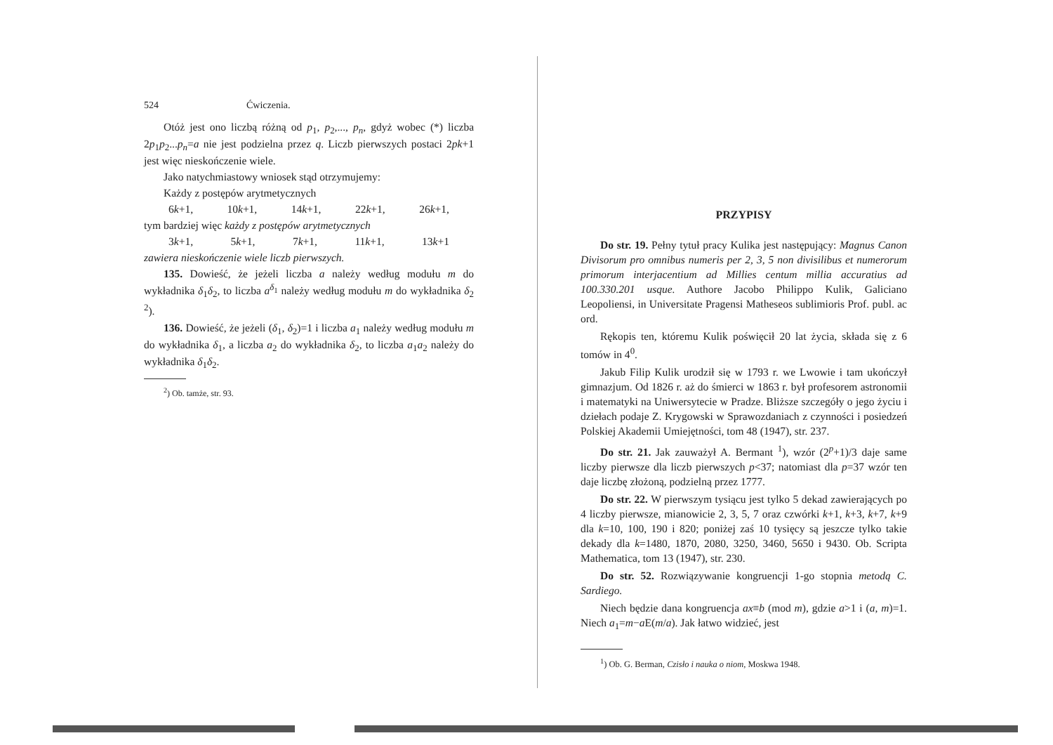524 Ćwiczenia.
Otóż jest ono liczbą różną od p<sub>1</sub>, p<sub>2</sub>,..., p<sub>n</sub>, gdyż wobec (*) liczba 2p<sub>1</sub>p<sub>2</sub>...p<sub>n</sub>=a nie jest podzielna przez q. Liczb pierwszych postaci 2pk+1 jest więc nieskończenie wiele.
Jako natychmiastowy wniosek stąd otrzymujemy:
Każdy z postępów arytmetycznych
6k+1, 10k+1, 14k+1, 22k+1, 26k+1,
tym bardziej więc każdy z postępów arytmetycznych
3k+1, 5k+1, 7k+1, 11k+1, 13k+1
zawiera nieskończenie wiele liczb pierwszych.
135. Dowieść, że jeżeli liczba a należy według modułu m do wykładnika δ<sub>1</sub>δ<sub>2</sub>, to liczba a<sup>δ<sub>1</sub></sup> należy według modułu m do wykładnika δ<sub>2</sub> <sup>2</sup>).
136. Dowieść, że jeżeli (δ<sub>1</sub>, δ<sub>2</sub>)=1 i liczba a<sub>1</sub> należy według modułu m do wykładnika δ<sub>1</sub>, a liczba a<sub>2</sub> do wykładnika δ<sub>2</sub>, to liczba a<sub>1</sub>a<sub>2</sub> należy do wykładnika δ<sub>1</sub>δ<sub>2</sub>.
<sup>2</sup>) Ob. tamże, str. 93.
PRZYPISY
Do str. 19. Pełny tytuł pracy Kulika jest następujący: Magnus Canon Divisorum pro omnibus numeris per 2, 3, 5 non divisilibus et numerorum primorum interjacentium ad Millies centum millia accuratius ad 100.330.201 usque. Authore Jacobo Philippo Kulik, Galiciano Leopoliensi, in Universitate Pragensi Matheseos sublimioris Prof. publ. ac ord.
Rękopis ten, któremu Kulik poświęcił 20 lat życia, składa się z 6 tomów in 4<sup>0</sup>.
Jakub Filip Kulik urodził się w 1793 r. we Lwowie i tam ukończył gimnazjum. Od 1826 r. aż do śmierci w 1863 r. był profesorem astronomii i matematyki na Uniwersytecie w Pradze. Bliższe szczegóły o jego życiu i dziełach podaje Z. Krygowski w Sprawozdaniach z czynności i posiedzeń Polskiej Akademii Umiejętności, tom 48 (1947), str. 237.
Do str. 21. Jak zauważył A. Bermant <sup>1</sup>), wzór (2<sup>p</sup>+1)/3 daje same liczby pierwsze dla liczb pierwszych p<37; natomiast dla p=37 wzór ten daje liczbę złożoną, podzielną przez 1777.
Do str. 22. W pierwszym tysiącu jest tylko 5 dekad zawierających po 4 liczby pierwsze, mianowicie 2, 3, 5, 7 oraz czwórki k+1, k+3, k+7, k+9 dla k=10, 100, 190 i 820; poniżej zaś 10 tysięcy są jeszcze tylko takie dekady dla k=1480, 1870, 2080, 3250, 3460, 5650 i 9430. Ob. Scripta Mathematica, tom 13 (1947), str. 230.
Do str. 52. Rozwiązywanie kongruencji 1-go stopnia metodą C. Sardiego.
Niech będzie dana kongruencja ax≡b (mod m), gdzie a>1 i (a, m)=1. Niech a<sub>1</sub>=m−a E(m/a). Jak łatwo widzieć, jest
<sup>1</sup>) Ob. G. Berman, Czisło i nauka o niom, Moskwa 1948.